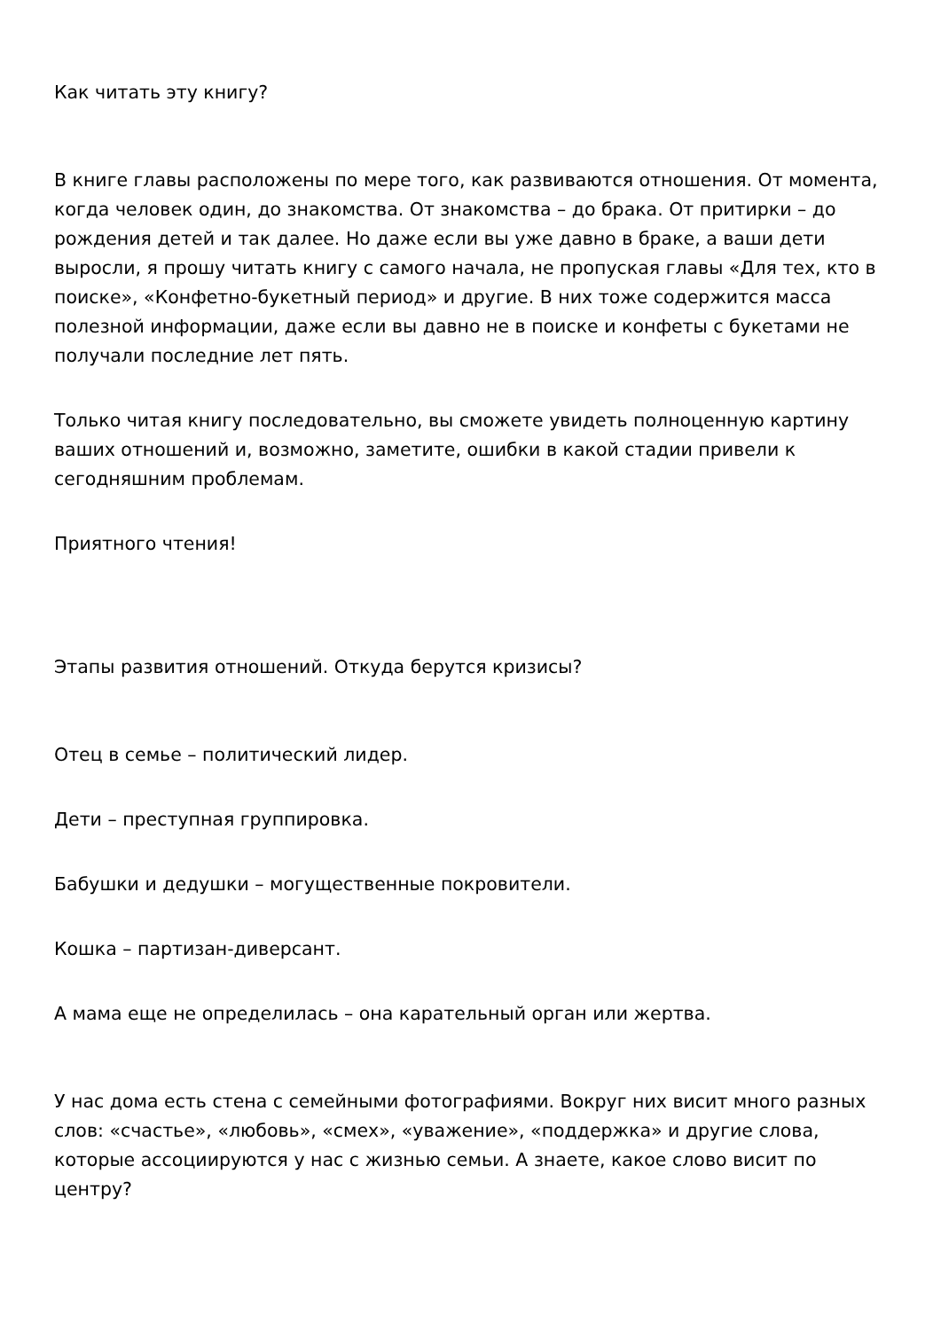Как читать эту книгу?
В книге главы расположены по мере того, как развиваются отношения. От момента, когда человек один, до знакомства. От знакомства – до брака. От притирки – до рождения детей и так далее. Но даже если вы уже давно в браке, а ваши дети выросли, я прошу читать книгу с самого начала, не пропуская главы «Для тех, кто в поиске», «Конфетно-букетный период» и другие. В них тоже содержится масса полезной информации, даже если вы давно не в поиске и конфеты с букетами не получали последние лет пять.
Только читая книгу последовательно, вы сможете увидеть полноценную картину ваших отношений и, возможно, заметите, ошибки в какой стадии привели к сегодняшним проблемам.
Приятного чтения!
Этапы развития отношений. Откуда берутся кризисы?
Отец в семье – политический лидер.
Дети – преступная группировка.
Бабушки и дедушки – могущественные покровители.
Кошка – партизан-диверсант.
А мама еще не определилась – она карательный орган или жертва.
У нас дома есть стена с семейными фотографиями. Вокруг них висит много разных слов: «счастье», «любовь», «смех», «уважение», «поддержка» и другие слова, которые ассоциируются у нас с жизнью семьи. А знаете, какое слово висит по центру?